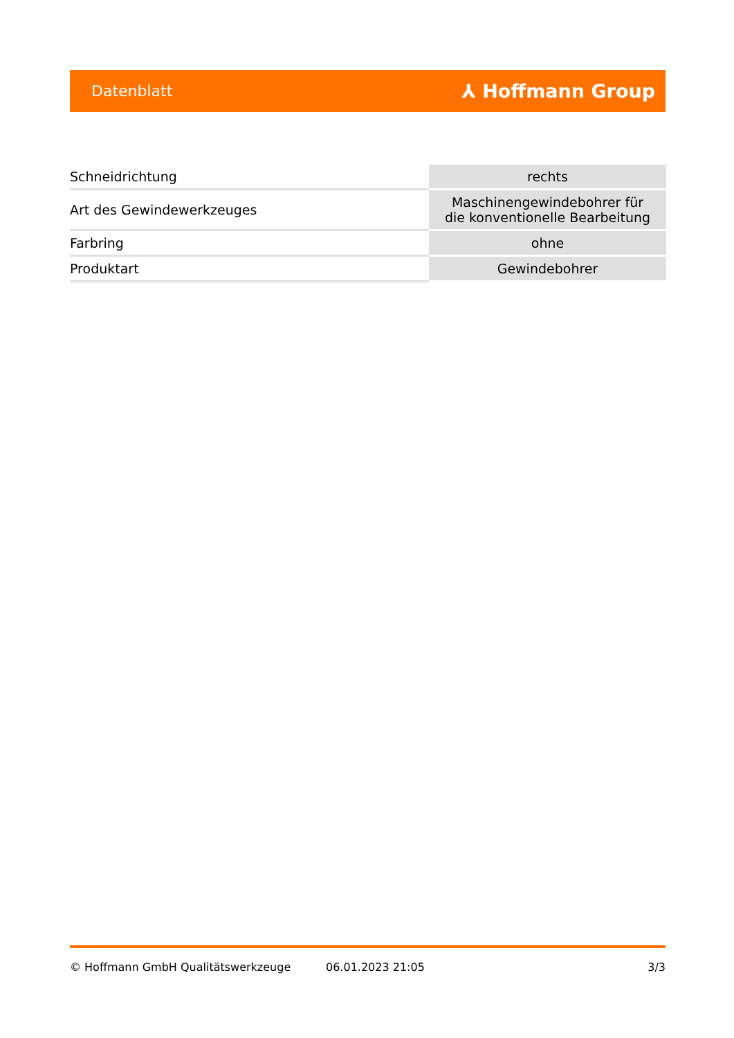Datenblatt ⅄ Hoffmann Group
| Schneidrichtung | rechts |
| Art des Gewindewerkzeuges | Maschinengewindebohrer für die konventionelle Bearbeitung |
| Farbring | ohne |
| Produktart | Gewindebohrer |
© Hoffmann GmbH Qualitätswerkzeuge 06.01.2023 21:05 3/3